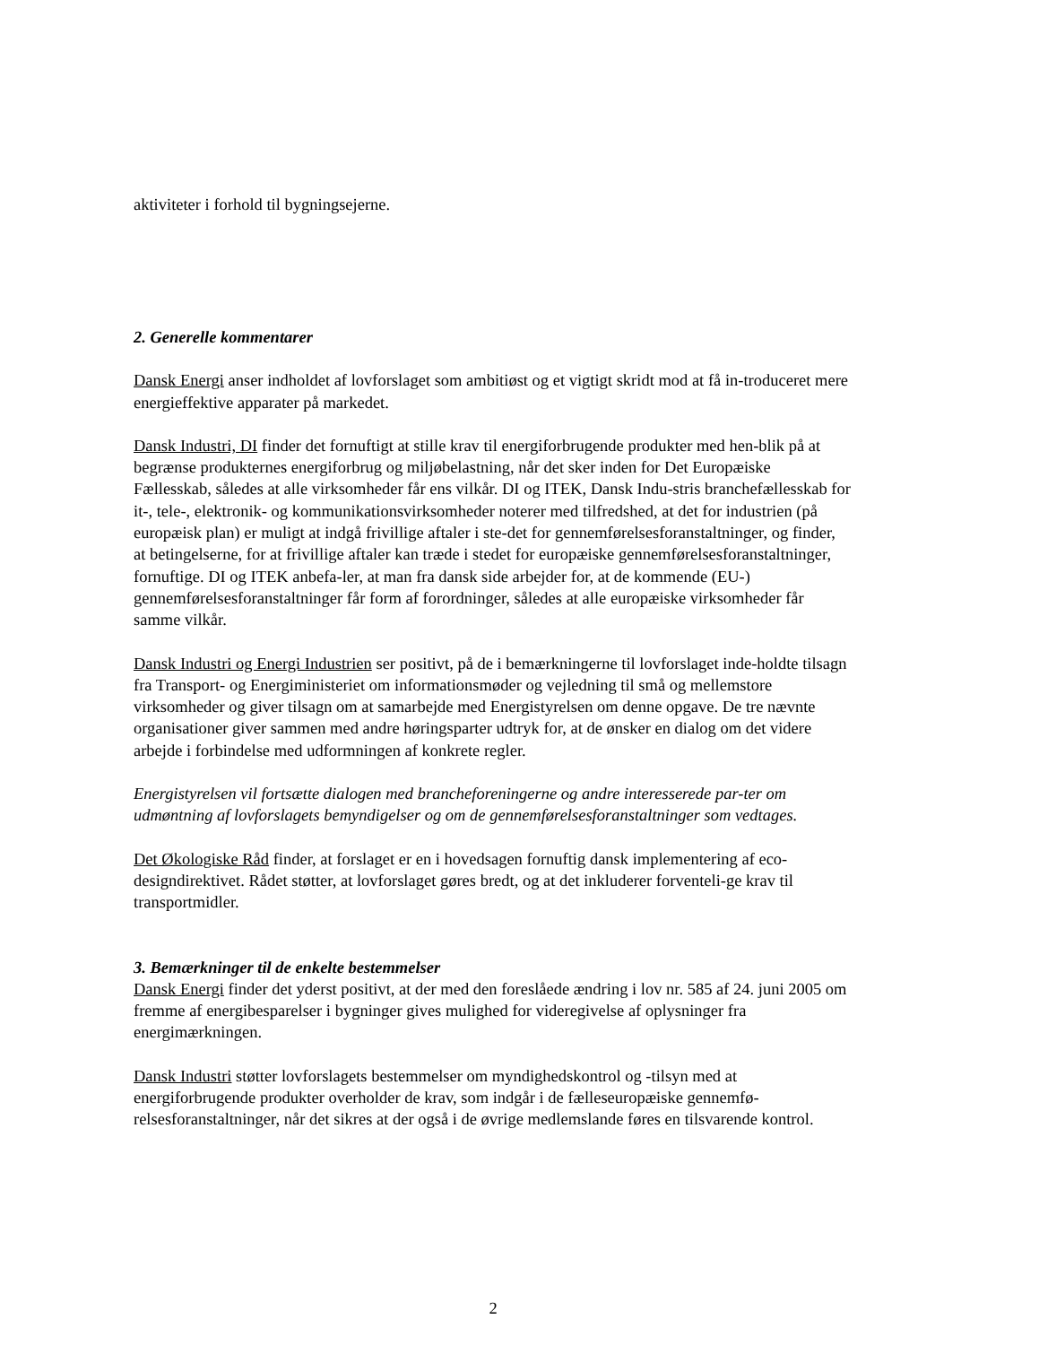aktiviteter i forhold til bygningsejerne.
2. Generelle kommentarer
Dansk Energi anser indholdet af lovforslaget som ambitiøst og et vigtigt skridt mod at få in-troduceret mere energieffektive apparater på markedet.
Dansk Industri, DI finder det fornuftigt at stille krav til energiforbrugende produkter med hen-blik på at begrænse produkternes energiforbrug og miljøbelastning, når det sker inden for Det Europæiske Fællesskab, således at alle virksomheder får ens vilkår. DI og ITEK, Dansk Indu-stris branchefællesskab for it-, tele-, elektronik- og kommunikationsvirksomheder noterer med tilfredshed, at det for industrien (på europæisk plan) er muligt at indgå frivillige aftaler i ste-det for gennemførelsesforanstaltninger, og finder, at betingelserne, for at frivillige aftaler kan træde i stedet for europæiske gennemførelsesforanstaltninger, fornuftige. DI og ITEK anbefa-ler, at man fra dansk side arbejder for, at de kommende (EU-) gennemførelsesforanstaltninger får form af forordninger, således at alle europæiske virksomheder får samme vilkår.
Dansk Industri og Energi Industrien ser positivt, på de i bemærkningerne til lovforslaget inde-holdte tilsagn fra Transport- og Energiministeriet om informationsmøder og vejledning til små og mellemstore virksomheder og giver tilsagn om at samarbejde med Energistyrelsen om denne opgave. De tre nævnte organisationer giver sammen med andre høringsparter udtryk for, at de ønsker en dialog om det videre arbejde i forbindelse med udformningen af konkrete regler.
Energistyrelsen vil fortsætte dialogen med brancheforeningerne og andre interesserede par-ter om udmøntning af lovforslagets bemyndigelser og om de gennemførelsesforanstaltninger som vedtages.
Det Økologiske Råd finder, at forslaget er en i hovedsagen fornuftig dansk implementering af eco-designdirektivet. Rådet støtter, at lovforslaget gøres bredt, og at det inkluderer forventeli-ge krav til transportmidler.
3. Bemærkninger til de enkelte bestemmelser
Dansk Energi finder det yderst positivt, at der med den foreslåede ændring i lov nr. 585 af 24. juni 2005 om fremme af energibesparelser i bygninger gives mulighed for videregivelse af oplysninger fra energimærkningen.
Dansk Industri støtter lovforslagets bestemmelser om myndighedskontrol og -tilsyn med at energiforbrugende produkter overholder de krav, som indgår i de fælleseuropæiske gennemfø-relsesforanstaltninger, når det sikres at der også i de øvrige medlemslande føres en tilsvarende kontrol.
2